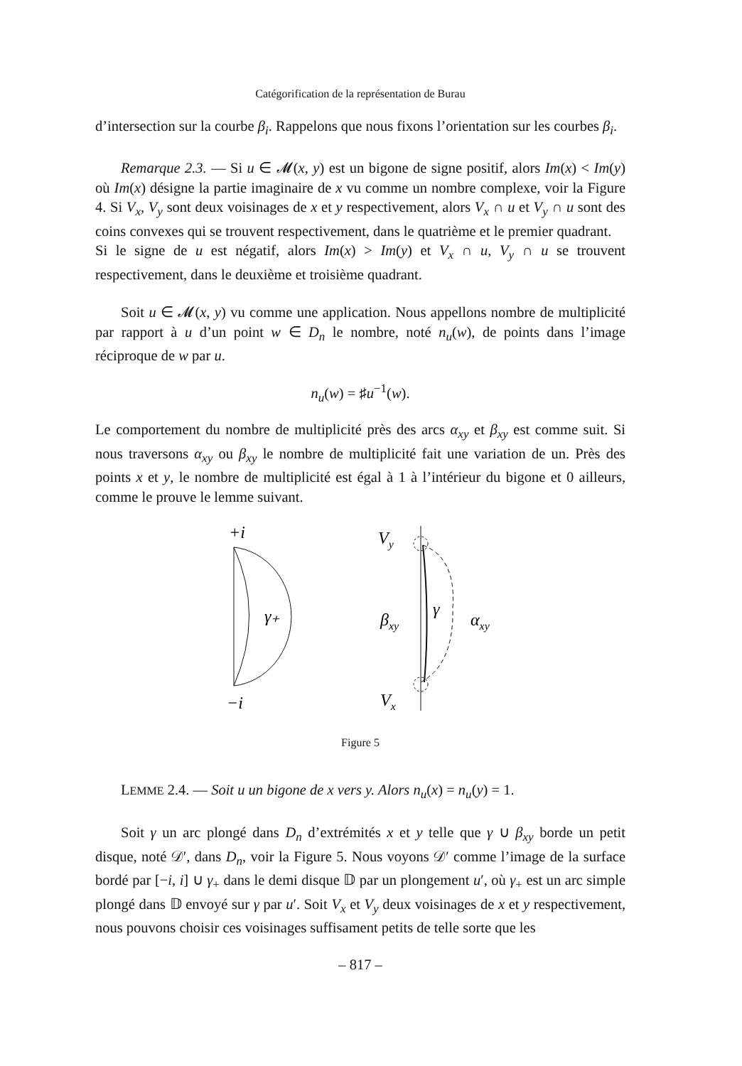Catégorification de la représentation de Burau
d’intersection sur la courbe β<sub>i</sub>. Rappelons que nous fixons l’orientation sur les courbes β<sub>i</sub>.
Remarque 2.3. — Si u ∈ 𝓜(x, y) est un bigone de signe positif, alors Im(x) < Im(y) où Im(x) désigne la partie imaginaire de x vu comme un nombre complexe, voir la Figure 4. Si V<sub>x</sub>, V<sub>y</sub> sont deux voisinages de x et y respectivement, alors V<sub>x</sub> ∩ u et V<sub>y</sub> ∩ u sont des coins convexes qui se trouvent respectivement, dans le quatrième et le premier quadrant.
Si le signe de u est négatif, alors Im(x) > Im(y) et V<sub>x</sub> ∩ u, V<sub>y</sub> ∩ u se trouvent respectivement, dans le deuxième et troisième quadrant.
Soit u ∈ 𝓜(x, y) vu comme une application. Nous appellons nombre de multiplicité par rapport à u d’un point w ∈ D<sub>n</sub> le nombre, noté n<sub>u</sub>(w), de points dans l’image réciproque de w par u.
n<sub>u</sub>(w) = ♯u<sup>−1</sup>(w).
Le comportement du nombre de multiplicité près des arcs α<sub>xy</sub> et β<sub>xy</sub> est comme suit. Si nous traversons α<sub>xy</sub> ou β<sub>xy</sub> le nombre de multiplicité fait une variation de un. Près des points x et y, le nombre de multiplicité est égal à 1 à l’intérieur du bigone et 0 ailleurs, comme le prouve le lemme suivant.
+i
γ₊
−i
Vy
γ
βxy
αxy
Vx
Figure 5
LEMME 2.4. — Soit u un bigone de x vers y. Alors n<sub>u</sub>(x) = n<sub>u</sub>(y) = 1.
Soit γ un arc plongé dans D<sub>n</sub> d’extrémités x et y telle que γ ∪ β<sub>xy</sub> borde un petit disque, noté 𝒟′, dans D<sub>n</sub>, voir la Figure 5. Nous voyons 𝒟′ comme l’image de la surface bordé par [−i, i] ∪ γ<sub>+</sub> dans le demi disque 𝔻 par un plongement u′, où γ<sub>+</sub> est un arc simple plongé dans 𝔻 envoyé sur γ par u′. Soit V<sub>x</sub> et V<sub>y</sub> deux voisinages de x et y respectivement, nous pouvons choisir ces voisinages suffisament petits de telle sorte que les
– 817 –